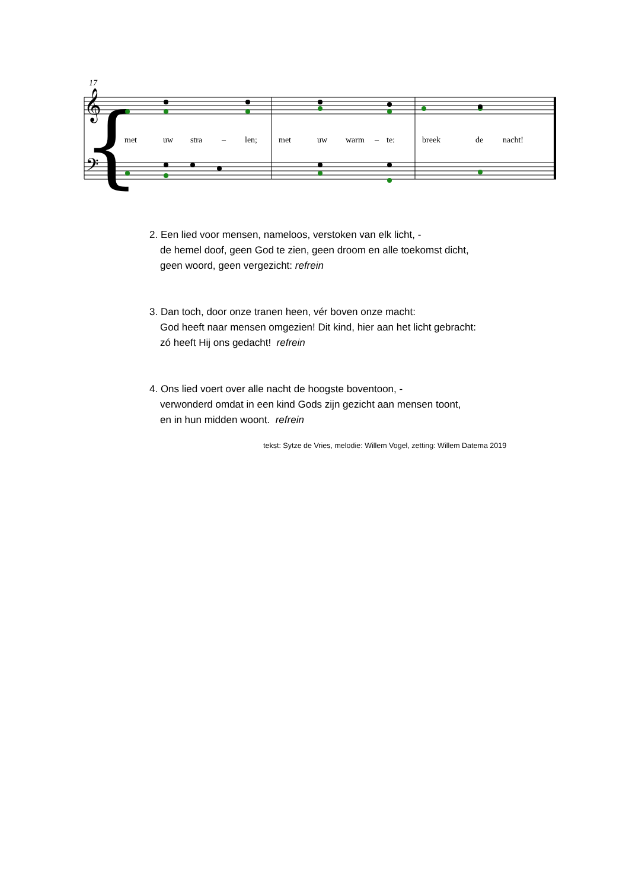17
{
𝄞
𝄢
met
uw
stra
–
len;
met
uw
warm
–
te:
breek
de
nacht!
2. Een lied voor mensen, nameloos, verstoken van elk licht, -
de hemel doof, geen God te zien, geen droom en alle toekomst dicht,
geen woord, geen vergezicht: refrein
3. Dan toch, door onze tranen heen, vér boven onze macht:
God heeft naar mensen omgezien! Dit kind, hier aan het licht gebracht:
zó heeft Hij ons gedacht! refrein
4. Ons lied voert over alle nacht de hoogste boventoon, -
verwonderd omdat in een kind Gods zijn gezicht aan mensen toont,
en in hun midden woont. refrein
tekst: Sytze de Vries, melodie: Willem Vogel, zetting: Willem Datema 2019